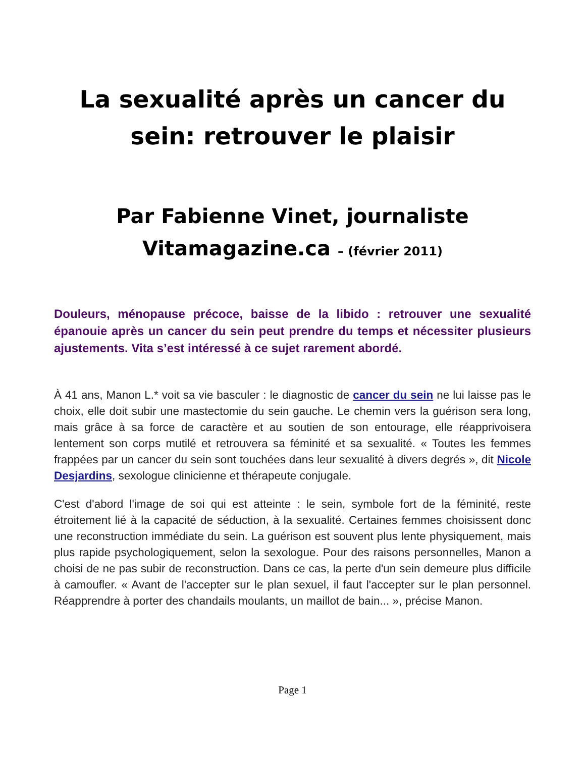La sexualité après un cancer du sein: retrouver le plaisir
Par Fabienne Vinet, journaliste
Vitamagazine.ca – (février 2011)
Douleurs, ménopause précoce, baisse de la libido : retrouver une sexualité épanouie après un cancer du sein peut prendre du temps et nécessiter plusieurs ajustements. Vita s’est intéressé à ce sujet rarement abordé.
À 41 ans, Manon L.* voit sa vie basculer : le diagnostic de cancer du sein ne lui laisse pas le choix, elle doit subir une mastectomie du sein gauche. Le chemin vers la guérison sera long, mais grâce à sa force de caractère et au soutien de son entourage, elle réapprivoisera lentement son corps mutilé et retrouvera sa féminité et sa sexualité. « Toutes les femmes frappées par un cancer du sein sont touchées dans leur sexualité à divers degrés », dit Nicole Desjardins, sexologue clinicienne et thérapeute conjugale.
C'est d'abord l'image de soi qui est atteinte : le sein, symbole fort de la féminité, reste étroitement lié à la capacité de séduction, à la sexualité. Certaines femmes choisissent donc une reconstruction immédiate du sein. La guérison est souvent plus lente physiquement, mais plus rapide psychologiquement, selon la sexologue. Pour des raisons personnelles, Manon a choisi de ne pas subir de reconstruction. Dans ce cas, la perte d'un sein demeure plus difficile à camoufler. « Avant de l'accepter sur le plan sexuel, il faut l'accepter sur le plan personnel. Réapprendre à porter des chandails moulants, un maillot de bain... », précise Manon.
Page 1